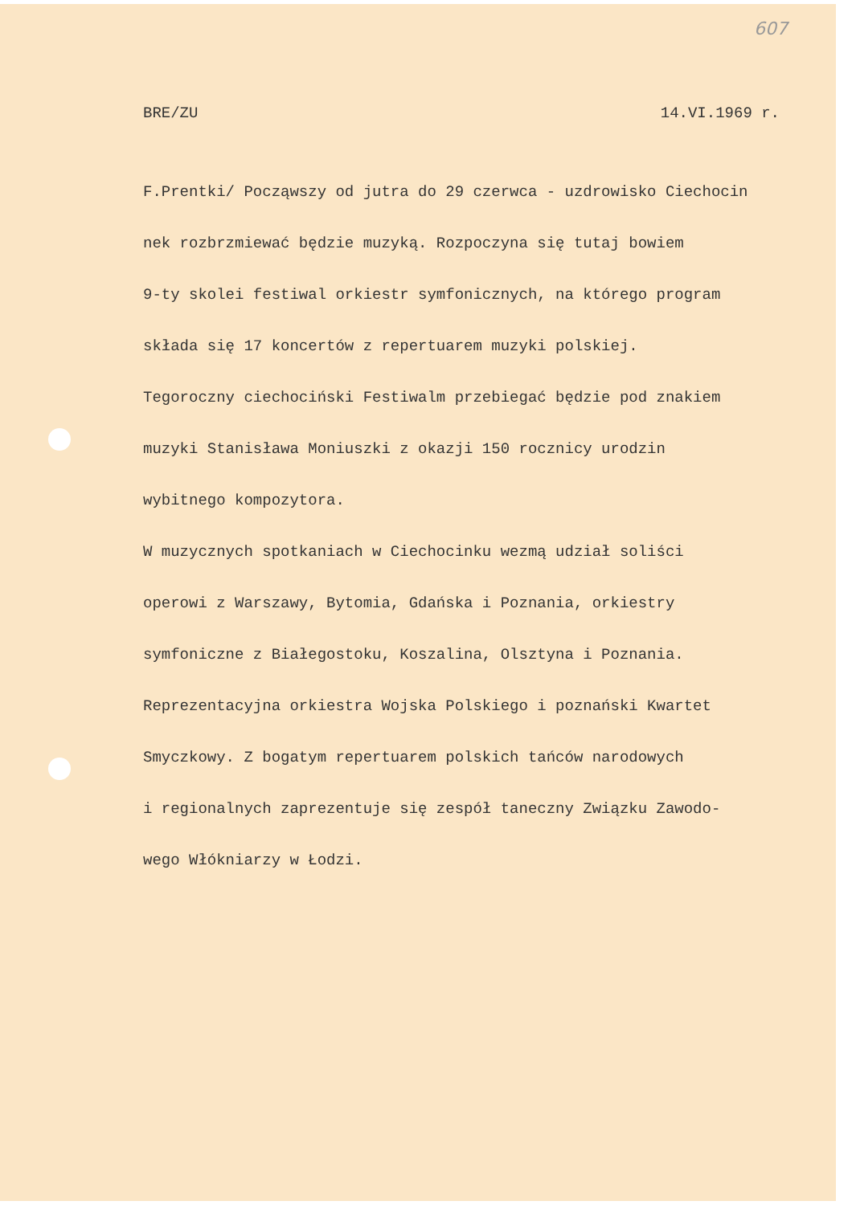607
BRE/ZU 14.VI.1969 r.
F.Prentki/ Począwszy od jutra do 29 czerwca - uzdrowisko Ciechocin
nek rozbrzmiewać będzie muzyką. Rozpoczyna się tutaj bowiem
9-ty skolei festiwal orkiestr symfonicznych, na którego program
składa się 17 koncertów z repertuarem muzyki polskiej.
Tegoroczny ciechociński Festiwalm przebiegać będzie pod znakiem
muzyki Stanisława Moniuszki z okazji 150 rocznicy urodzin
wybitnego kompozytora.
W muzycznych spotkaniach w Ciechocinku wezmą udział soliści
operowi z Warszawy, Bytomia, Gdańska i Poznania, orkiestry
symfoniczne z Białegostoku, Koszalina, Olsztyna i Poznania.
Reprezentacyjna orkiestra Wojska Polskiego i poznański Kwartet
Smyczkowy. Z bogatym repertuarem polskich tańców narodowych
i regionalnych zaprezentuje się zespół taneczny Związku Zawodo-
wego Włókniarzy w Łodzi.